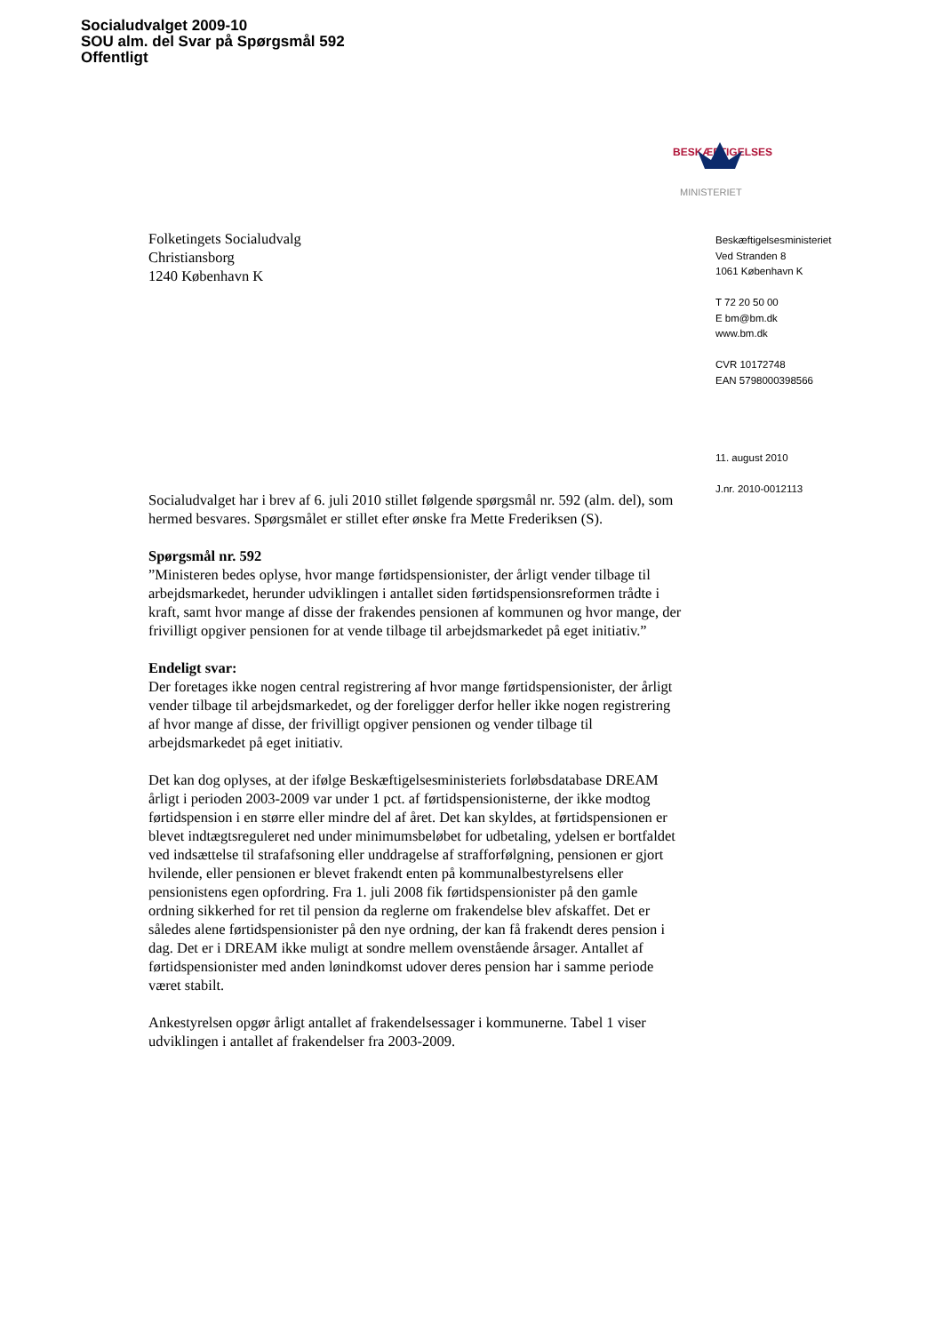Socialudvalget 2009-10
SOU alm. del Svar på Spørgsmål 592
Offentligt
BESKÆFTIGELSES
MINISTERIET
Folketingets Socialudvalg
Christiansborg
1240 København K
Socialudvalget har i brev af 6. juli 2010 stillet følgende spørgsmål nr. 592 (alm. del), som hermed besvares. Spørgsmålet er stillet efter ønske fra Mette Frederiksen (S).
Spørgsmål nr. 592
”Ministeren bedes oplyse, hvor mange førtidspensionister, der årligt vender tilbage til arbejdsmarkedet, herunder udviklingen i antallet siden førtidspensionsreformen trådte i kraft, samt hvor mange af disse der frakendes pensionen af kommunen og hvor mange, der frivilligt opgiver pensionen for at vende tilbage til arbejdsmarkedet på eget initiativ.”
Endeligt svar:
Der foretages ikke nogen central registrering af hvor mange førtidspensionister, der årligt vender tilbage til arbejdsmarkedet, og der foreligger derfor heller ikke nogen registrering af hvor mange af disse, der frivilligt opgiver pensionen og vender tilbage til arbejdsmarkedet på eget initiativ.
Det kan dog oplyses, at der ifølge Beskæftigelsesministeriets forløbsdatabase DREAM årligt i perioden 2003-2009 var under 1 pct. af førtidspensionisterne, der ikke modtog førtidspension i en større eller mindre del af året. Det kan skyldes, at førtidspensionen er blevet indtægtsreguleret ned under minimumsbeløbet for udbetaling, ydelsen er bortfaldet ved indsættelse til strafafsoning eller unddragelse af strafforfølgning, pensionen er gjort hvilende, eller pensionen er blevet frakendt enten på kommunalbestyrelsens eller pensionistens egen opfordring. Fra 1. juli 2008 fik førtidspensionister på den gamle ordning sikkerhed for ret til pension da reglerne om frakendelse blev afskaffet. Det er således alene førtidspensionister på den nye ordning, der kan få frakendt deres pension i dag. Det er i DREAM ikke muligt at sondre mellem ovenstående årsager. Antallet af førtidspensionister med anden lønindkomst udover deres pension har i samme periode været stabilt.
Ankestyrelsen opgør årligt antallet af frakendelsessager i kommunerne. Tabel 1 viser udviklingen i antallet af frakendelser fra 2003-2009.
Beskæftigelsesministeriet
Ved Stranden 8
1061 København K
T 72 20 50 00
E bm@bm.dk
www.bm.dk
CVR 10172748
EAN 5798000398566
11. august 2010
J.nr. 2010-0012113